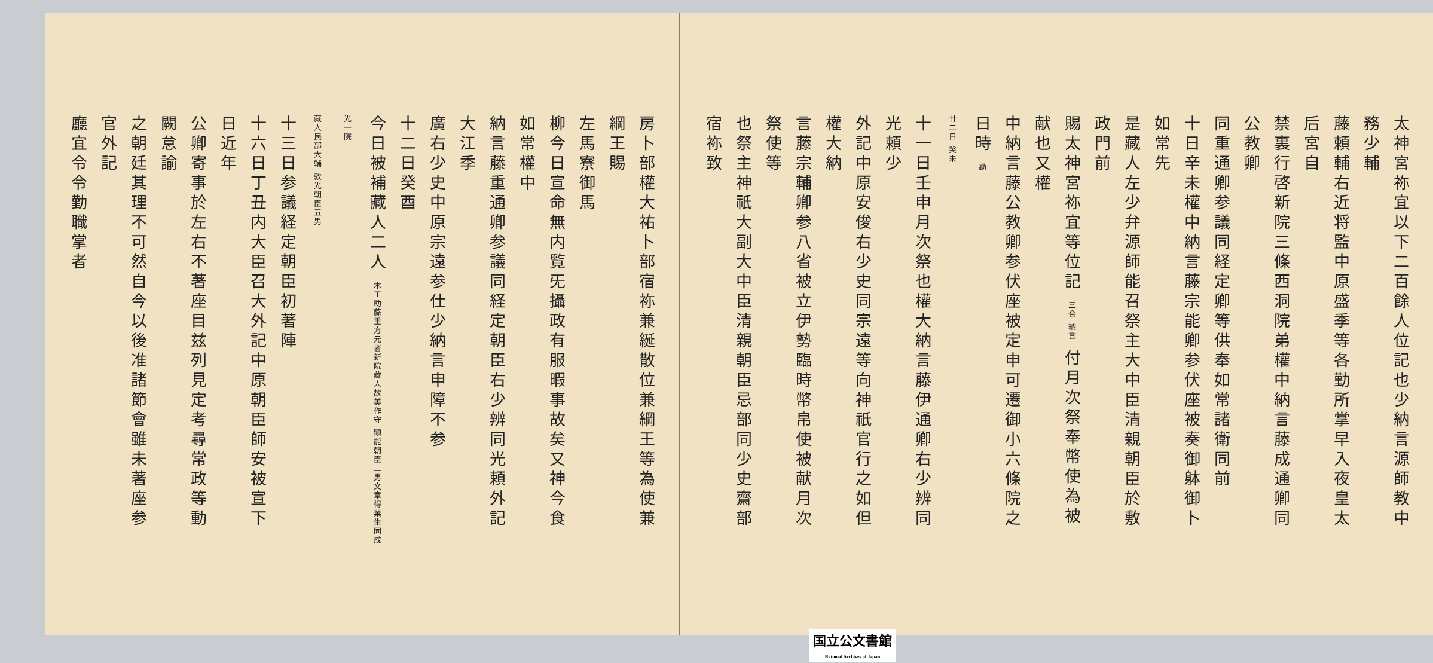房卜部權大祐卜部宿祢兼綖散位兼綱王等為使兼綱王賜
左馬寮御馬
柳今日宣命無内覧旡攝政有服暇事故矣又神今食如常權中
納言藤重通卿参議同経定朝臣右少辨同光頼外記大江季
廣右少史中原宗遠参仕少納言申障不参
十二日癸酉
今日被補藏人二人 木工助藤重方元者新院藏人故美作守 顕能朝臣二男文章得業生同成光一院
藏人民部大輔 敦光朝臣五男
十三日参議経定朝臣初著陣
十六日丁丑内大臣召大外記中原朝臣師安被宣下日近年
公卿寄事於左右不著座目兹列見定考尋常政等動闕怠諭
之朝廷其理不可然自今以後准諸節會雖未著座参官外記
廳宜令令勤職掌者
太神宮祢宜以下二百餘人位記也少納言源師教中務少輔
藤頼輔右近将監中原盛季等各勤所掌早入夜皇太后宮自
禁裏行啓新院三條西洞院弟權中納言藤成通卿同公教卿
同重通卿参議同経定卿等供奉如常諸衛同前
十日辛未權中納言藤宗能卿参伏座被奏御躰御卜如常先
是藏人左少弁源師能召祭主大中臣清親朝臣於敷政門前
賜太神宮祢宜等位記 三合 納言 付月次祭奉幣使為被献也又權
中納言藤公教卿参伏座被定申可遷御小六條院之日時 勘
廿二日 癸未
十一日壬申月次祭也權大納言藤伊通卿右少辨同光頼少
外記中原安俊右少史同宗遠等向神祇官行之如但權大納
言藤宗輔卿参八省被立伊勢臨時幣帛使被献月次祭使等
也祭主神祇大副大中臣清親朝臣忌部同少史齋部宿祢致
国立公文書館
National Archives of Japan